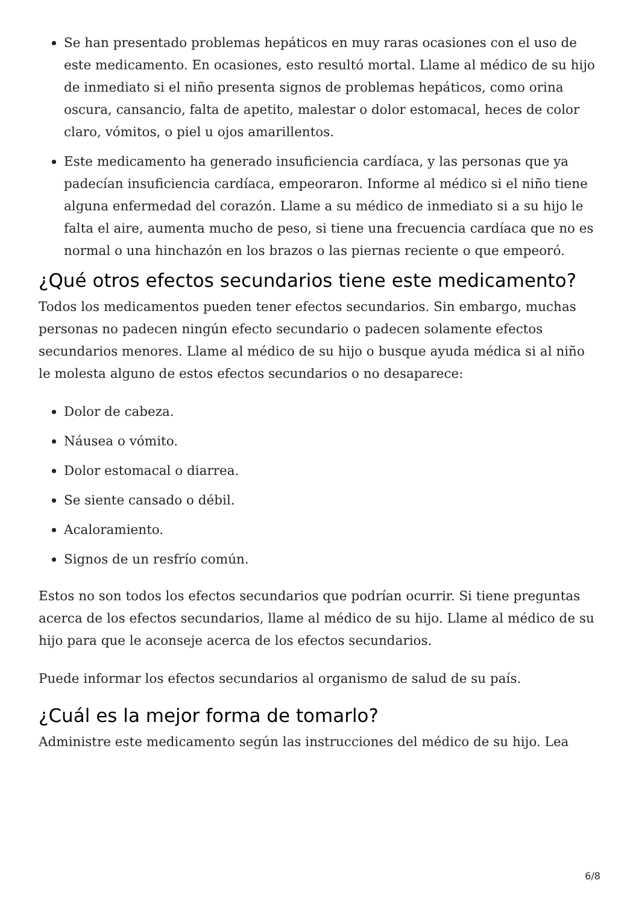Se han presentado problemas hepáticos en muy raras ocasiones con el uso de este medicamento. En ocasiones, esto resultó mortal. Llame al médico de su hijo de inmediato si el niño presenta signos de problemas hepáticos, como orina oscura, cansancio, falta de apetito, malestar o dolor estomacal, heces de color claro, vómitos, o piel u ojos amarillentos.
Este medicamento ha generado insuficiencia cardíaca, y las personas que ya padecían insuficiencia cardíaca, empeoraron. Informe al médico si el niño tiene alguna enfermedad del corazón. Llame a su médico de inmediato si a su hijo le falta el aire, aumenta mucho de peso, si tiene una frecuencia cardíaca que no es normal o una hinchazón en los brazos o las piernas reciente o que empeoró.
¿Qué otros efectos secundarios tiene este medicamento?
Todos los medicamentos pueden tener efectos secundarios. Sin embargo, muchas personas no padecen ningún efecto secundario o padecen solamente efectos secundarios menores. Llame al médico de su hijo o busque ayuda médica si al niño le molesta alguno de estos efectos secundarios o no desaparece:
Dolor de cabeza.
Náusea o vómito.
Dolor estomacal o diarrea.
Se siente cansado o débil.
Acaloramiento.
Signos de un resfrío común.
Estos no son todos los efectos secundarios que podrían ocurrir. Si tiene preguntas acerca de los efectos secundarios, llame al médico de su hijo. Llame al médico de su hijo para que le aconseje acerca de los efectos secundarios.
Puede informar los efectos secundarios al organismo de salud de su país.
¿Cuál es la mejor forma de tomarlo?
Administre este medicamento según las instrucciones del médico de su hijo. Lea
6/8